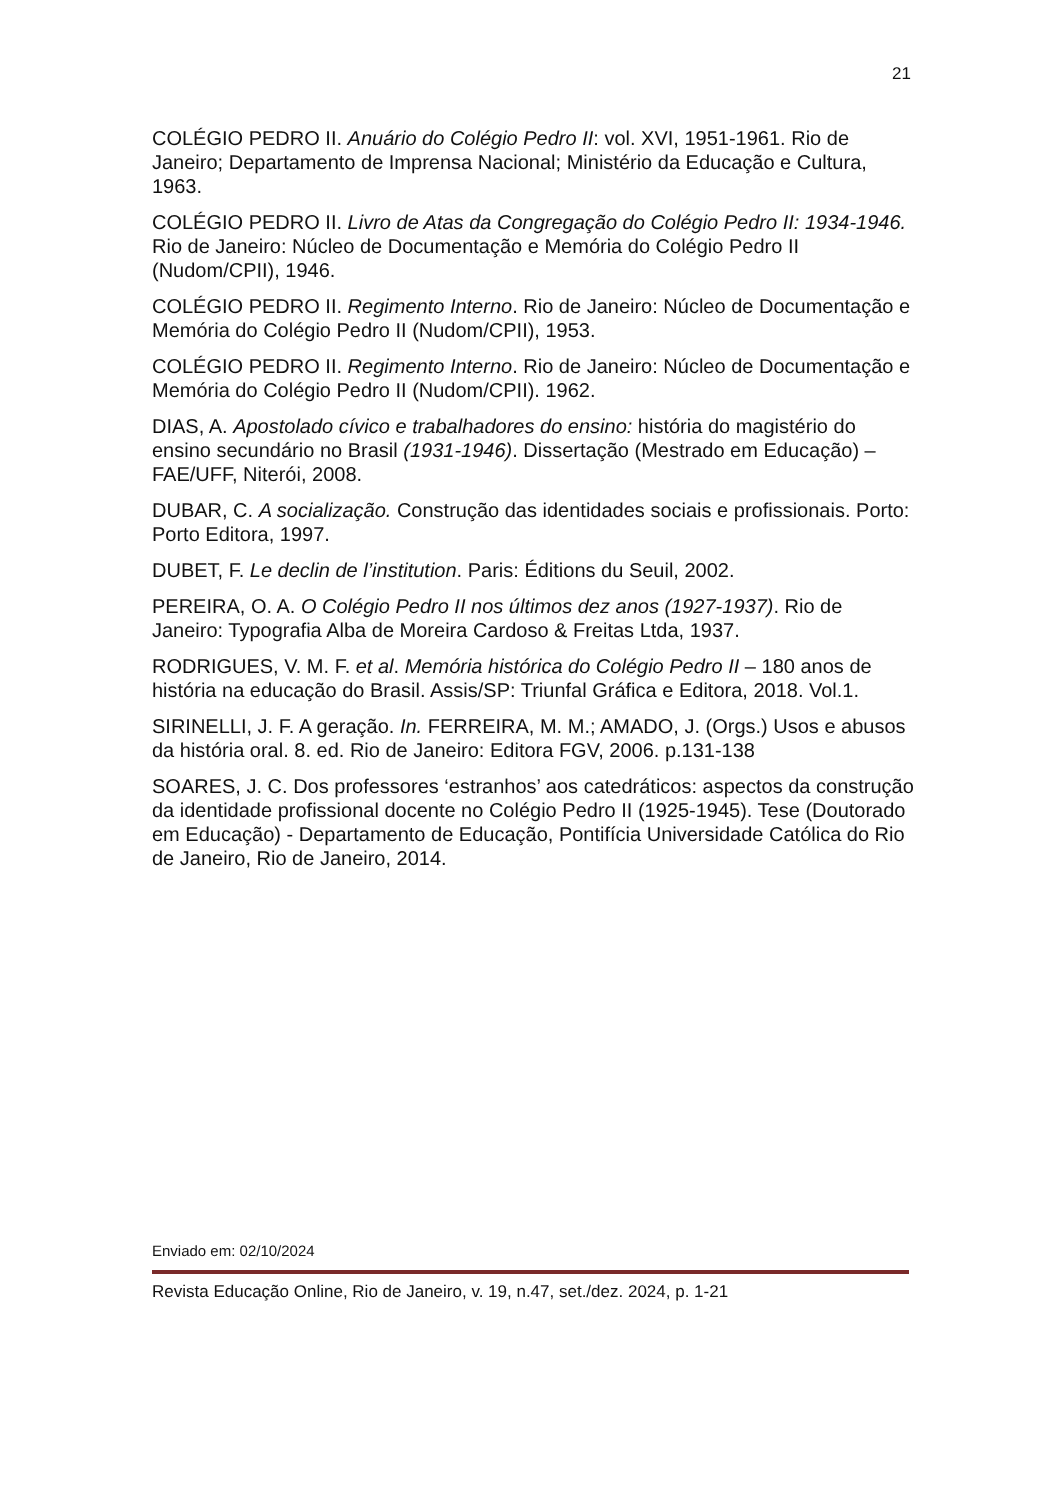21
COLÉGIO PEDRO II. Anuário do Colégio Pedro II: vol. XVI, 1951-1961. Rio de Janeiro; Departamento de Imprensa Nacional; Ministério da Educação e Cultura, 1963.
COLÉGIO PEDRO II. Livro de Atas da Congregação do Colégio Pedro II: 1934-1946. Rio de Janeiro: Núcleo de Documentação e Memória do Colégio Pedro II (Nudom/CPII), 1946.
COLÉGIO PEDRO II. Regimento Interno. Rio de Janeiro: Núcleo de Documentação e Memória do Colégio Pedro II (Nudom/CPII), 1953.
COLÉGIO PEDRO II. Regimento Interno. Rio de Janeiro: Núcleo de Documentação e Memória do Colégio Pedro II (Nudom/CPII). 1962.
DIAS, A. Apostolado cívico e trabalhadores do ensino: história do magistério do ensino secundário no Brasil (1931-1946). Dissertação (Mestrado em Educação) – FAE/UFF, Niterói, 2008.
DUBAR, C. A socialização. Construção das identidades sociais e profissionais. Porto: Porto Editora, 1997.
DUBET, F. Le declin de l’institution. Paris: Éditions du Seuil, 2002.
PEREIRA, O. A. O Colégio Pedro II nos últimos dez anos (1927-1937). Rio de Janeiro: Typografia Alba de Moreira Cardoso & Freitas Ltda, 1937.
RODRIGUES, V. M. F. et al. Memória histórica do Colégio Pedro II – 180 anos de história na educação do Brasil. Assis/SP: Triunfal Gráfica e Editora, 2018. Vol.1.
SIRINELLI, J. F. A geração. In. FERREIRA, M. M.; AMADO, J. (Orgs.) Usos e abusos da história oral. 8. ed. Rio de Janeiro: Editora FGV, 2006. p.131-138
SOARES, J. C. Dos professores ‘estranhos’ aos catedráticos: aspectos da construção da identidade profissional docente no Colégio Pedro II (1925-1945). Tese (Doutorado em Educação) - Departamento de Educação, Pontifícia Universidade Católica do Rio de Janeiro, Rio de Janeiro, 2014.
Enviado em: 02/10/2024
Revista Educação Online, Rio de Janeiro, v. 19, n.47, set./dez. 2024, p. 1-21